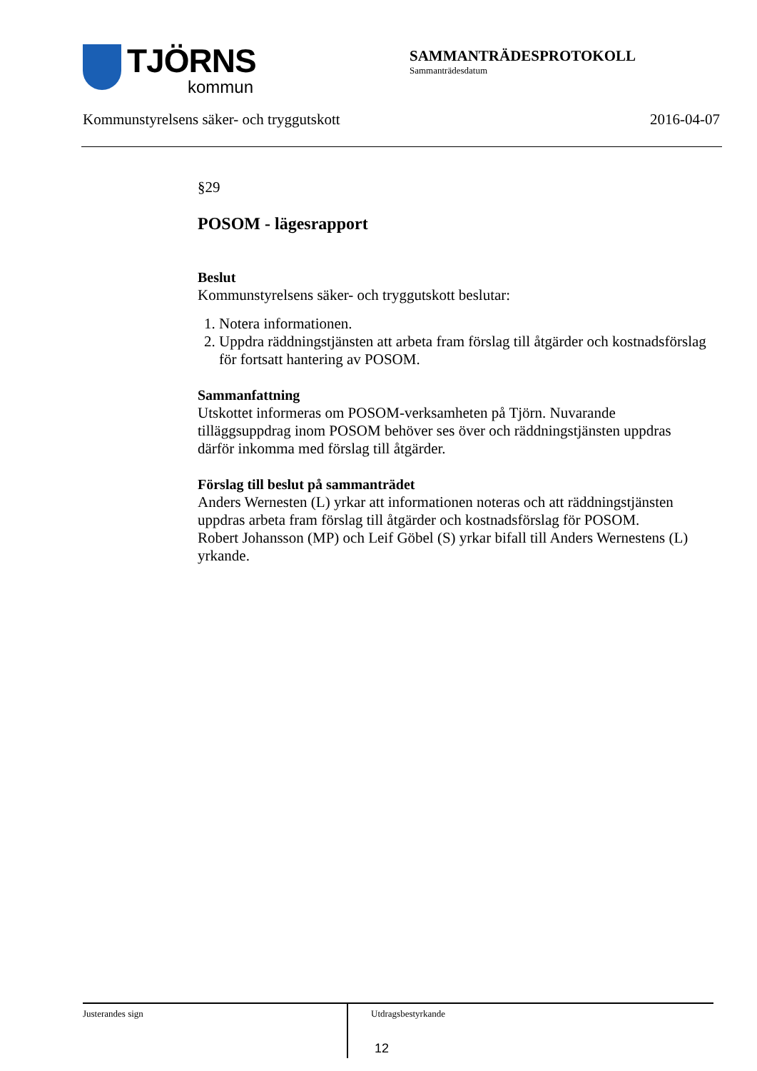TJÖRNS
kommun
SAMMANTRÄDESPROTOKOLL
Sammanträdesdatum
Kommunstyrelsens säker- och tryggutskott 2016-04-07
§29
POSOM - lägesrapport
Beslut
Kommunstyrelsens säker- och tryggutskott beslutar:
1. Notera informationen.
2. Uppdra räddningstjänsten att arbeta fram förslag till åtgärder och kostnadsförslag för fortsatt hantering av POSOM.
Sammanfattning
Utskottet informeras om POSOM-verksamheten på Tjörn. Nuvarande tilläggsuppdrag inom POSOM behöver ses över och räddningstjänsten uppdras därför inkomma med förslag till åtgärder.
Förslag till beslut på sammanträdet
Anders Wernesten (L) yrkar att informationen noteras och att räddningstjänsten uppdras arbeta fram förslag till åtgärder och kostnadsförslag för POSOM.
Robert Johansson (MP) och Leif Göbel (S) yrkar bifall till Anders Wernestens (L) yrkande.
Justerandes sign Utdragsbestyrkande
12